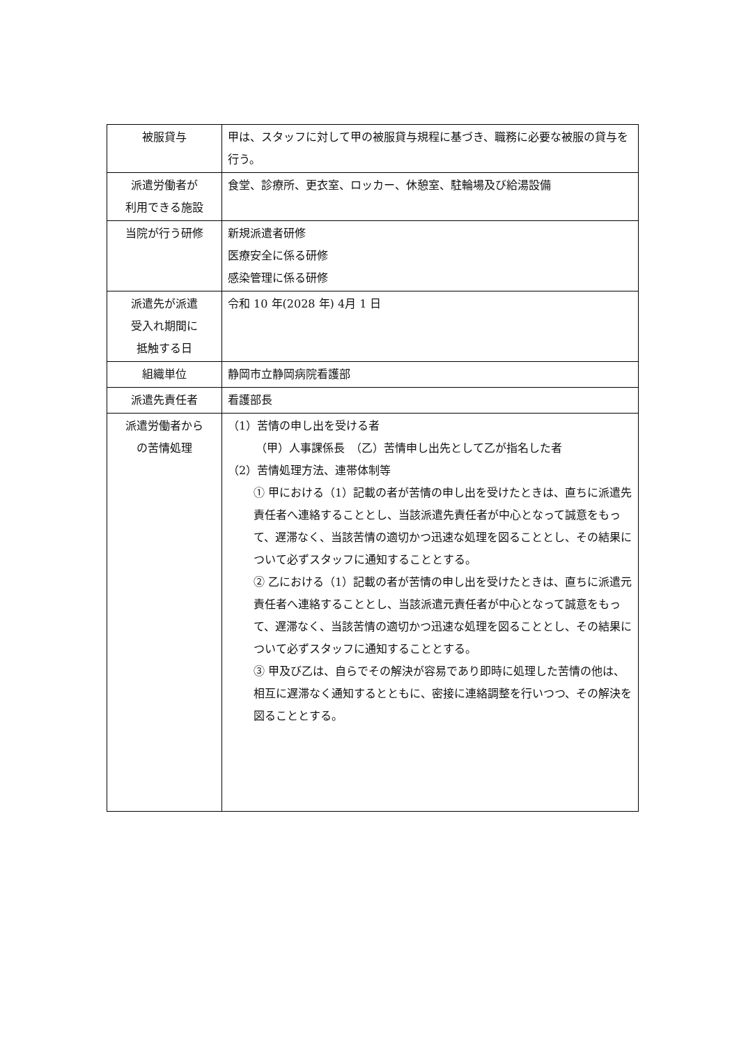| 被服貸与 | 甲は、スタッフに対して甲の被服貸与規程に基づき、職務に必要な被服の貸与を行う。 |
| 派遣労働者が 利用できる施設 | 食堂、診療所、更衣室、ロッカー、休憩室、駐輪場及び給湯設備 |
| 当院が行う研修 | 新規派遣者研修 医療安全に係る研修 感染管理に係る研修 |
| 派遣先が派遣 受入れ期間に 抵触する日 | 令和 10 年(2028 年) 4月 1 日 |
| 組織単位 | 静岡市立静岡病院看護部 |
| 派遣先責任者 | 看護部長 |
| 派遣労働者から の苦情処理 | （1）苦情の申し出を受ける者 （甲）人事課係長 （乙）苦情申し出先として乙が指名した者 （2）苦情処理方法、連帯体制等 ① 甲における（1）記載の者が苦情の申し出を受けたときは、直ちに派遣先責任者へ連絡することとし、当該派遣先責任者が中心となって誠意をもって、遅滞なく、当該苦情の適切かつ迅速な処理を図ることとし、その結果について必ずスタッフに通知することとする。 ② 乙における（1）記載の者が苦情の申し出を受けたときは、直ちに派遣元責任者へ連絡することとし、当該派遣元責任者が中心となって誠意をもって、遅滞なく、当該苦情の適切かつ迅速な処理を図ることとし、その結果について必ずスタッフに通知することとする。 ③ 甲及び乙は、自らでその解決が容易であり即時に処理した苦情の他は、相互に遅滞なく通知するとともに、密接に連絡調整を行いつつ、その解決を図ることとする。 |